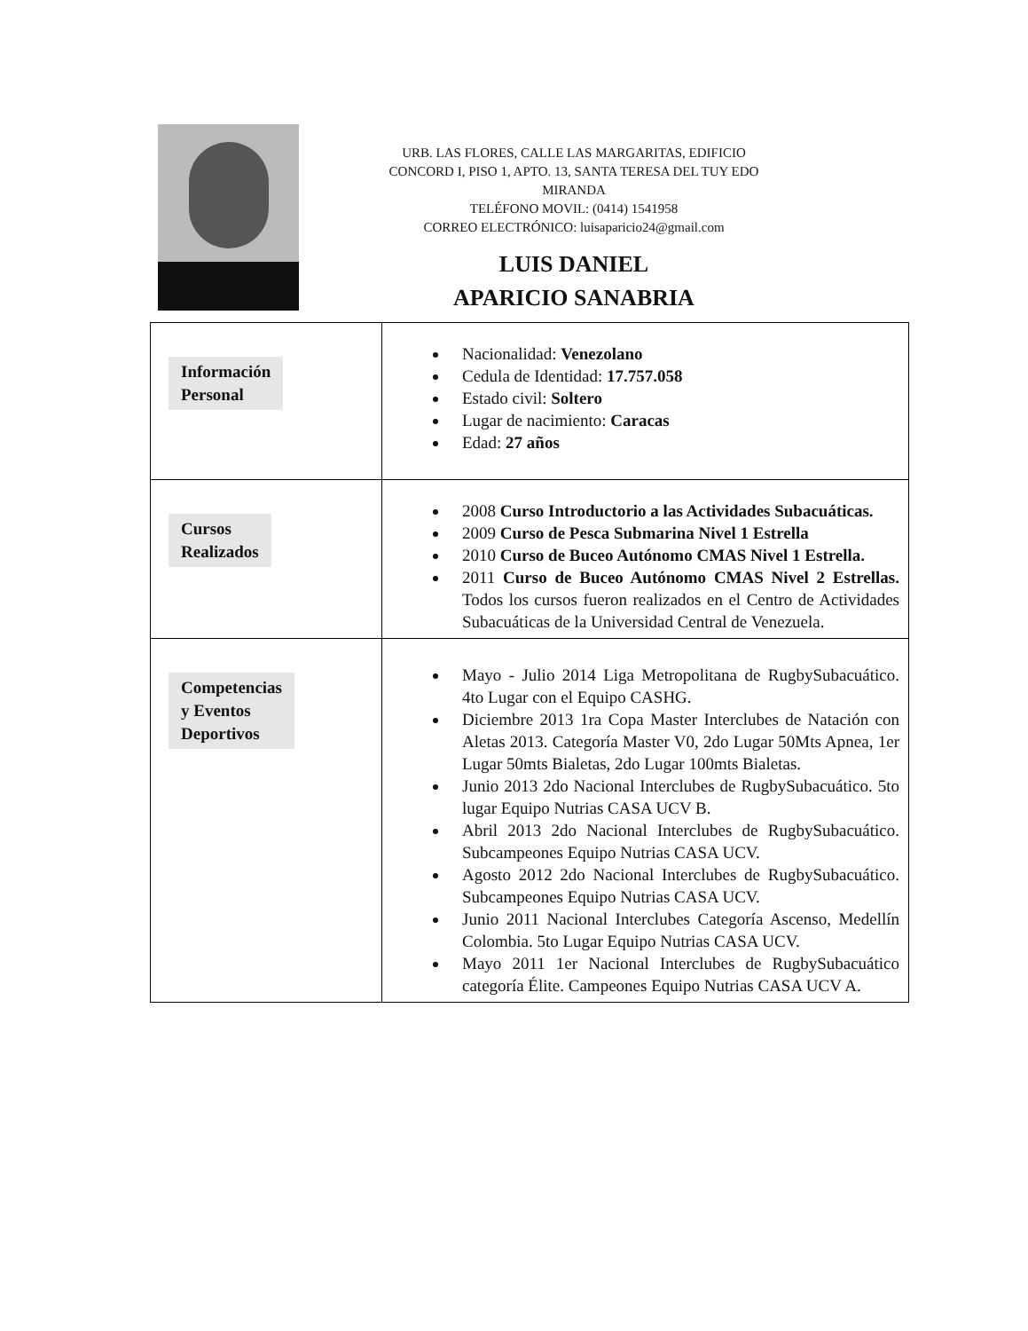URB. LAS FLORES, CALLE LAS MARGARITAS, EDIFICIO
CONCORD I, PISO 1, APTO. 13, SANTA TERESA DEL TUY EDO
MIRANDA
TELÉFONO MOVIL: (0414) 1541958
CORREO ELECTRÓNICO: luisaparicio24@gmail.com
LUIS DANIEL
APARICIO SANABRIA
| Información Personal | Nacionalidad: Venezolano Cedula de Identidad: 17.757.058 Estado civil: Soltero Lugar de nacimiento: Caracas Edad: 27 años |
| Cursos Realizados | 2008 Curso Introductorio a las Actividades Subacuáticas. 2009 Curso de Pesca Submarina Nivel 1 Estrella 2010 Curso de Buceo Autónomo CMAS Nivel 1 Estrella. 2011 Curso de Buceo Autónomo CMAS Nivel 2 Estrellas. Todos los cursos fueron realizados en el Centro de Actividades Subacuáticas de la Universidad Central de Venezuela. |
| Competencias y Eventos Deportivos | Mayo - Julio 2014 Liga Metropolitana de RugbySubacuático. 4to Lugar con el Equipo CASHG. Diciembre 2013 1ra Copa Master Interclubes de Natación con Aletas 2013. Categoría Master V0, 2do Lugar 50Mts Apnea, 1er Lugar 50mts Bialetas, 2do Lugar 100mts Bialetas. Junio 2013 2do Nacional Interclubes de RugbySubacuático. 5to lugar Equipo Nutrias CASA UCV B. Abril 2013 2do Nacional Interclubes de RugbySubacuático. Subcampeones Equipo Nutrias CASA UCV. Agosto 2012 2do Nacional Interclubes de RugbySubacuático. Subcampeones Equipo Nutrias CASA UCV. Junio 2011 Nacional Interclubes Categoría Ascenso, Medellín Colombia. 5to Lugar Equipo Nutrias CASA UCV. Mayo 2011 1er Nacional Interclubes de RugbySubacuático categoría Élite. Campeones Equipo Nutrias CASA UCV A. |